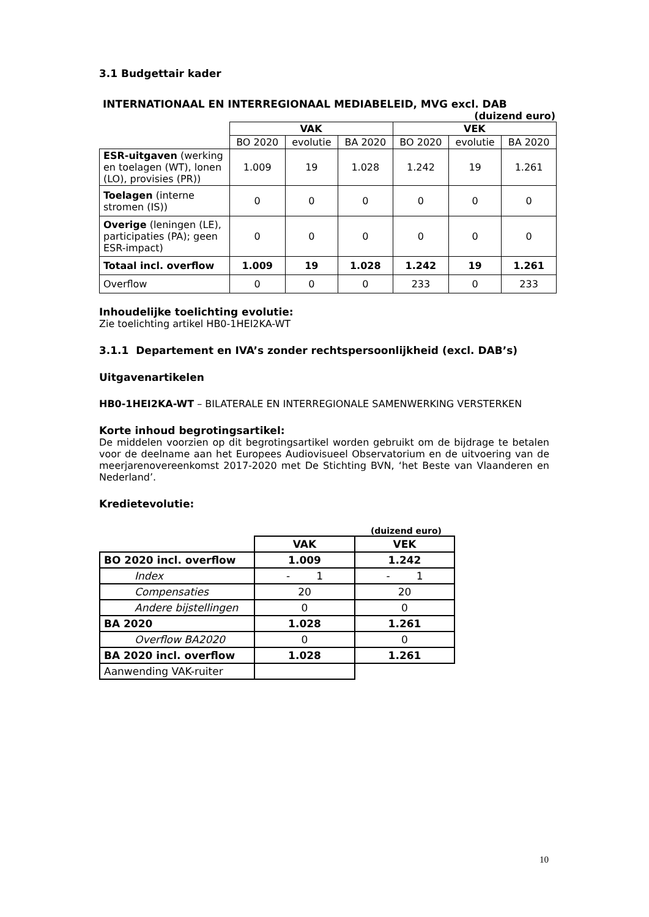3.1 Budgettair kader
INTERNATIONAAL EN INTERREGIONAAL MEDIABELEID, MVG excl. DAB
(duizend euro)
| | VAK | | | VEK | | |
| | BO 2020 | evolutie | BA 2020 | BO 2020 | evolutie | BA 2020 |
| ESR-uitgaven (werking en toelagen (WT), lonen (LO), provisies (PR)) | 1.009 | 19 | 1.028 | 1.242 | 19 | 1.261 |
| Toelagen (interne stromen (IS)) | 0 | 0 | 0 | 0 | 0 | 0 |
| Overige (leningen (LE), participaties (PA); geen ESR-impact) | 0 | 0 | 0 | 0 | 0 | 0 |
| Totaal incl. overflow | 1.009 | 19 | 1.028 | 1.242 | 19 | 1.261 |
| Overflow | 0 | 0 | 0 | 233 | 0 | 233 |
Inhoudelijke toelichting evolutie:
Zie toelichting artikel HB0-1HEI2KA-WT
3.1.1 Departement en IVA’s zonder rechtspersoonlijkheid (excl. DAB’s)
Uitgavenartikelen
HB0-1HEI2KA-WT – BILATERALE EN INTERREGIONALE SAMENWERKING VERSTERKEN
Korte inhoud begrotingsartikel:
De middelen voorzien op dit begrotingsartikel worden gebruikt om de bijdrage te betalen voor de deelname aan het Europees Audiovisueel Observatorium en de uitvoering van de meerjarenovereenkomst 2017-2020 met De Stichting BVN, ‘het Beste van Vlaanderen en Nederland’.
Kredietevolutie:
(duizend euro)
| | VAK | VEK |
| BO 2020 incl. overflow | 1.009 | 1.242 |
| Index | - 1 | - 1 |
| Compensaties | 20 | 20 |
| Andere bijstellingen | 0 | 0 |
| BA 2020 | 1.028 | 1.261 |
| Overflow BA2020 | 0 | 0 |
| BA 2020 incl. overflow | 1.028 | 1.261 |
| Aanwending VAK-ruiter | | |
10